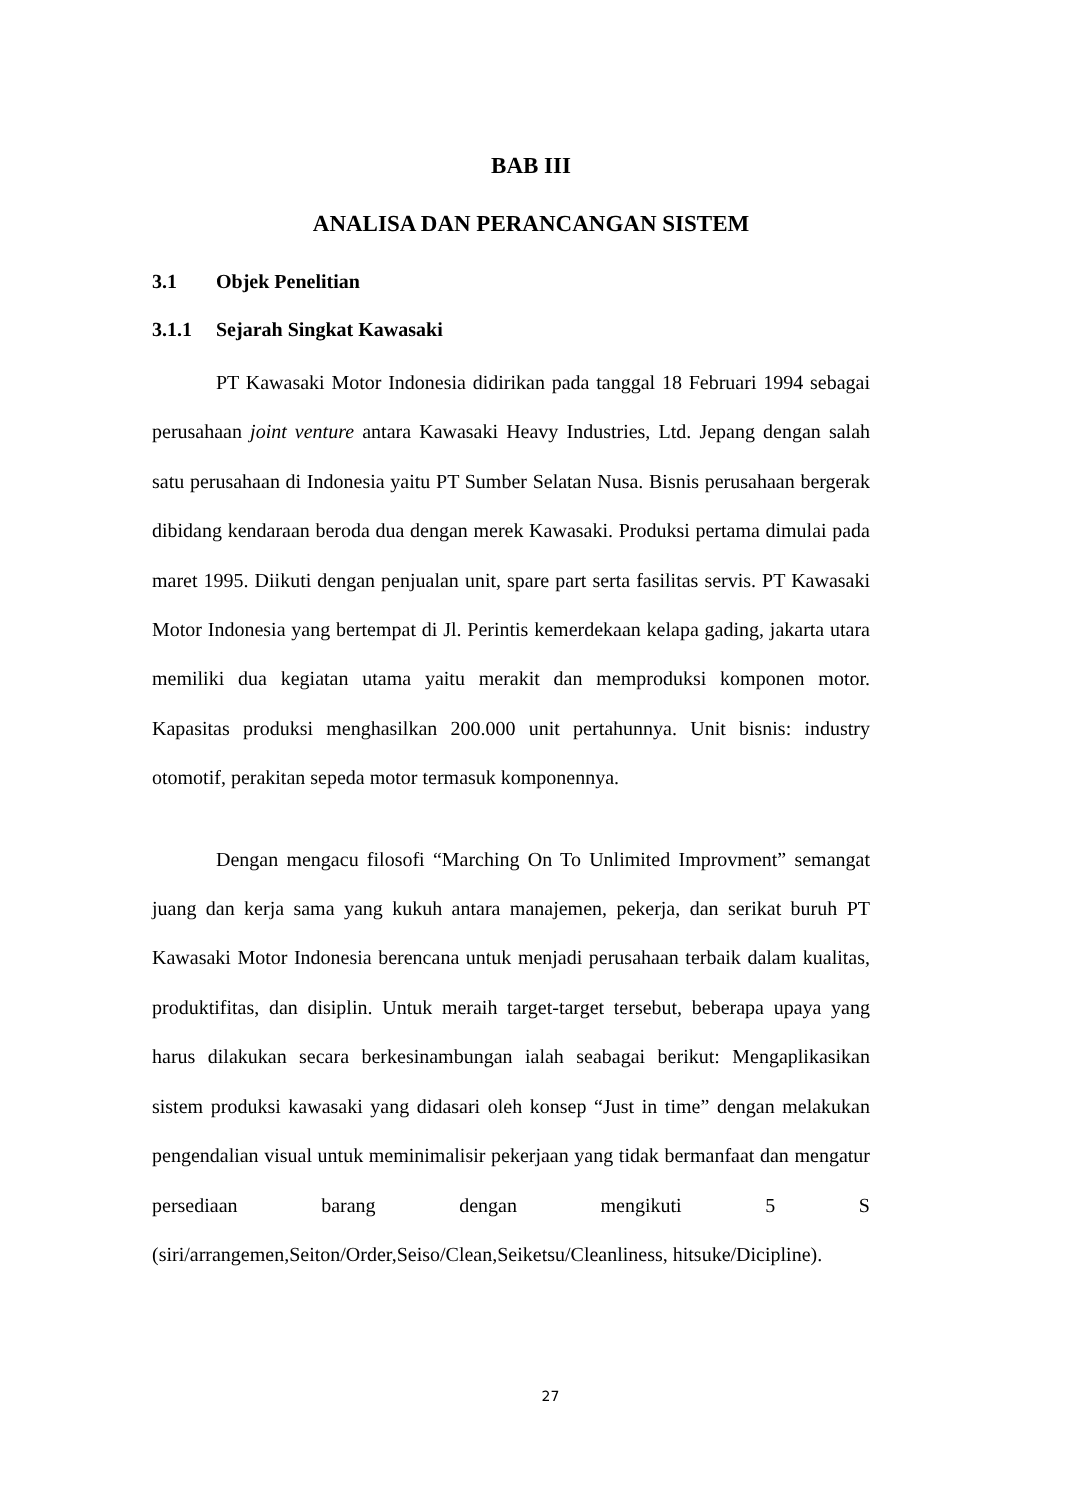BAB III
ANALISA DAN PERANCANGAN SISTEM
3.1 Objek Penelitian
3.1.1 Sejarah Singkat Kawasaki
PT Kawasaki Motor Indonesia didirikan pada tanggal 18 Februari 1994 sebagai perusahaan joint venture antara Kawasaki Heavy Industries, Ltd. Jepang dengan salah satu perusahaan di Indonesia yaitu PT Sumber Selatan Nusa. Bisnis perusahaan bergerak dibidang kendaraan beroda dua dengan merek Kawasaki. Produksi pertama dimulai pada maret 1995. Diikuti dengan penjualan unit, spare part serta fasilitas servis. PT Kawasaki Motor Indonesia yang bertempat di Jl. Perintis kemerdekaan kelapa gading, jakarta utara memiliki dua kegiatan utama yaitu merakit dan memproduksi komponen motor. Kapasitas produksi menghasilkan 200.000 unit pertahunnya. Unit bisnis: industry otomotif, perakitan sepeda motor termasuk komponennya.
Dengan mengacu filosofi “Marching On To Unlimited Improvment” semangat juang dan kerja sama yang kukuh antara manajemen, pekerja, dan serikat buruh PT Kawasaki Motor Indonesia berencana untuk menjadi perusahaan terbaik dalam kualitas, produktifitas, dan disiplin. Untuk meraih target-target tersebut, beberapa upaya yang harus dilakukan secara berkesinambungan ialah seabagai berikut: Mengaplikasikan sistem produksi kawasaki yang didasari oleh konsep “Just in time” dengan melakukan pengendalian visual untuk meminimalisir pekerjaan yang tidak bermanfaat dan mengatur persediaan barang dengan mengikuti 5 S (siri/arrangemen,Seiton/Order,Seiso/Clean,Seiketsu/Cleanliness, hitsuke/Dicipline).
27